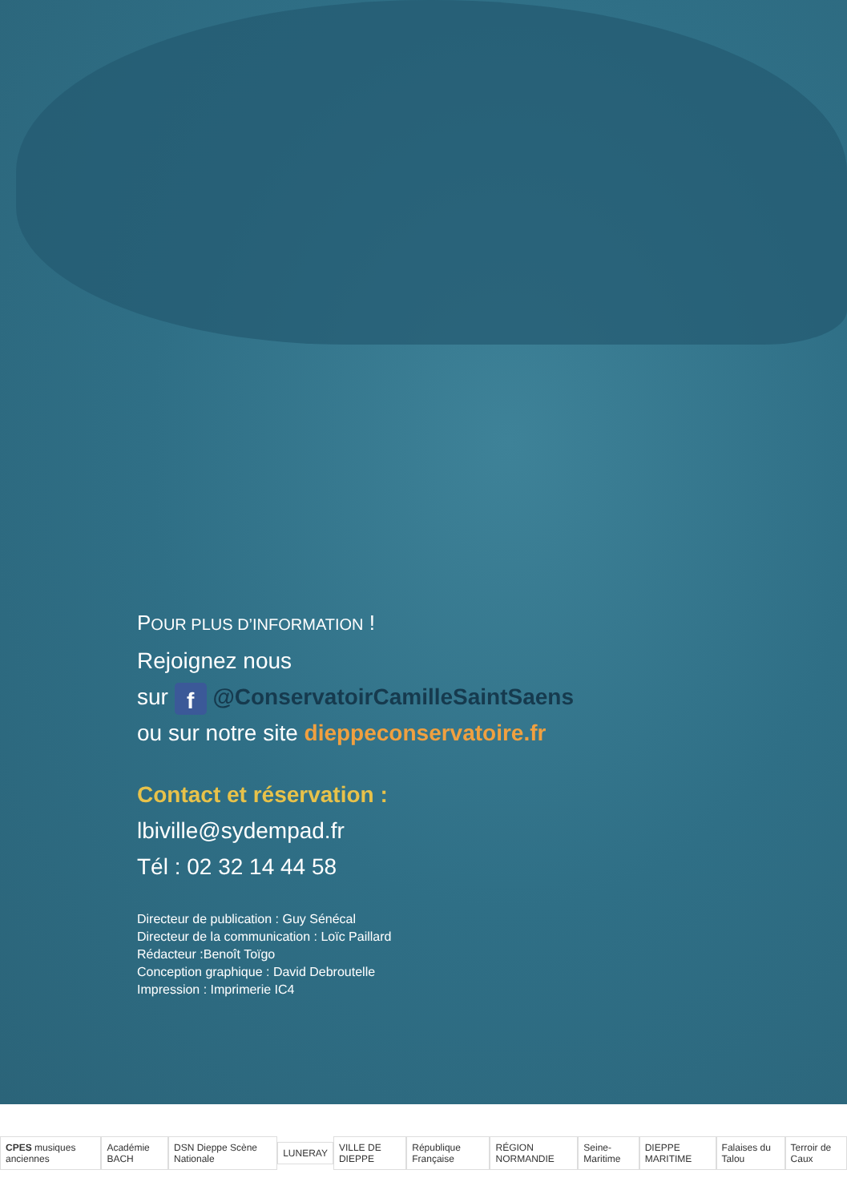POUR PLUS D’INFORMATION !
Rejoignez nous
sur f @ConservatoirCamilleSaintSaens
ou sur notre site dieppeconservatoire.fr
Contact et réservation :
lbiville@sydempad.fr
Tél : 02 32 14 44 58
Directeur de publication : Guy Sénécal
Directeur de la communication : Loïc Paillard
Rédacteur :Benoît Toïgo
Conception graphique : David Debroutelle
Impression : Imprimerie IC4
CPES musiques anciennes Académie BACH DSN Dieppe Scène Nationale LUNERAY VILLE DE DIEPPE République Française RÉGION NORMANDIE Seine-Maritime DIEPPE MARITIME Falaises du Talou Terroir de Caux